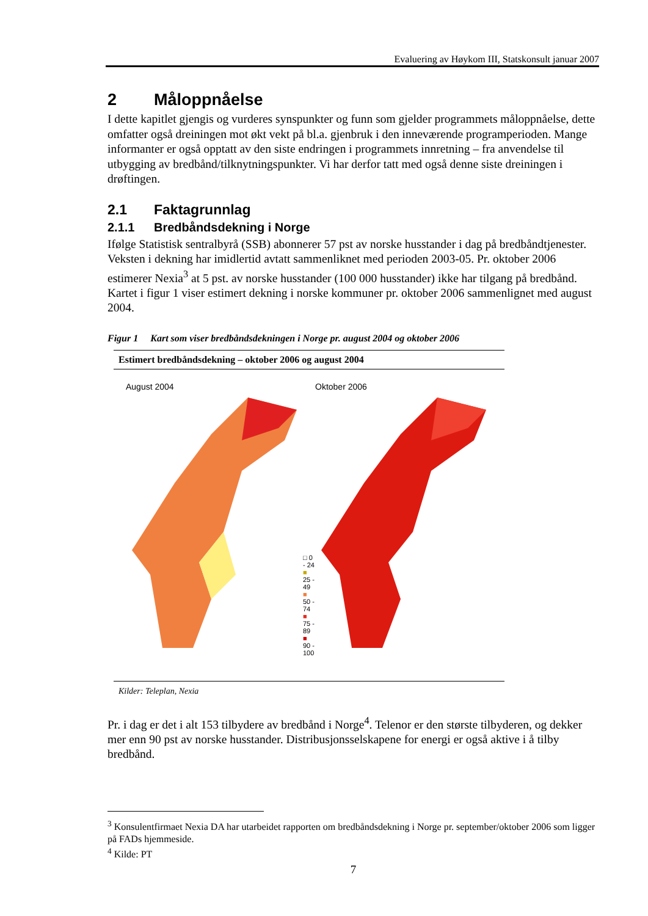Evaluering av Høykom III, Statskonsult januar 2007
2 Måloppnåelse
I dette kapitlet gjengis og vurderes synspunkter og funn som gjelder programmets måloppnåelse, dette omfatter også dreiningen mot økt vekt på bl.a. gjenbruk i den inneværende programperioden. Mange informanter er også opptatt av den siste endringen i programmets innretning – fra anvendelse til utbygging av bredbånd/tilknytningspunkter. Vi har derfor tatt med også denne siste dreiningen i drøftingen.
2.1 Faktagrunnlag
2.1.1 Bredbåndsdekning i Norge
Ifølge Statistisk sentralbyrå (SSB) abonnerer 57 pst av norske husstander i dag på bredbåndtjenester. Veksten i dekning har imidlertid avtatt sammenliknet med perioden 2003-05. Pr. oktober 2006 estimerer Nexia<sup>3</sup> at 5 pst. av norske husstander (100 000 husstander) ikke har tilgang på bredbånd. Kartet i figur 1 viser estimert dekning i norske kommuner pr. oktober 2006 sammenlignet med august 2004.
Figur 1 Kart som viser bredbåndsdekningen i Norge pr. august 2004 og oktober 2006
Estimert bredbåndsdekning – oktober 2006 og august 2004
August 2004
□ 0 - 24
■ 25 - 49
■ 50 - 74
■ 75 - 89
■ 90 - 100
Oktober 2006
Kilder: Teleplan, Nexia
Pr. i dag er det i alt 153 tilbydere av bredbånd i Norge<sup>4</sup>. Telenor er den største tilbyderen, og dekker mer enn 90 pst av norske husstander. Distribusjonsselskapene for energi er også aktive i å tilby bredbånd.
<sup>3</sup> Konsulentfirmaet Nexia DA har utarbeidet rapporten om bredbåndsdekning i Norge pr. september/oktober 2006 som ligger på FADs hjemmeside.
<sup>4</sup> Kilde: PT
7